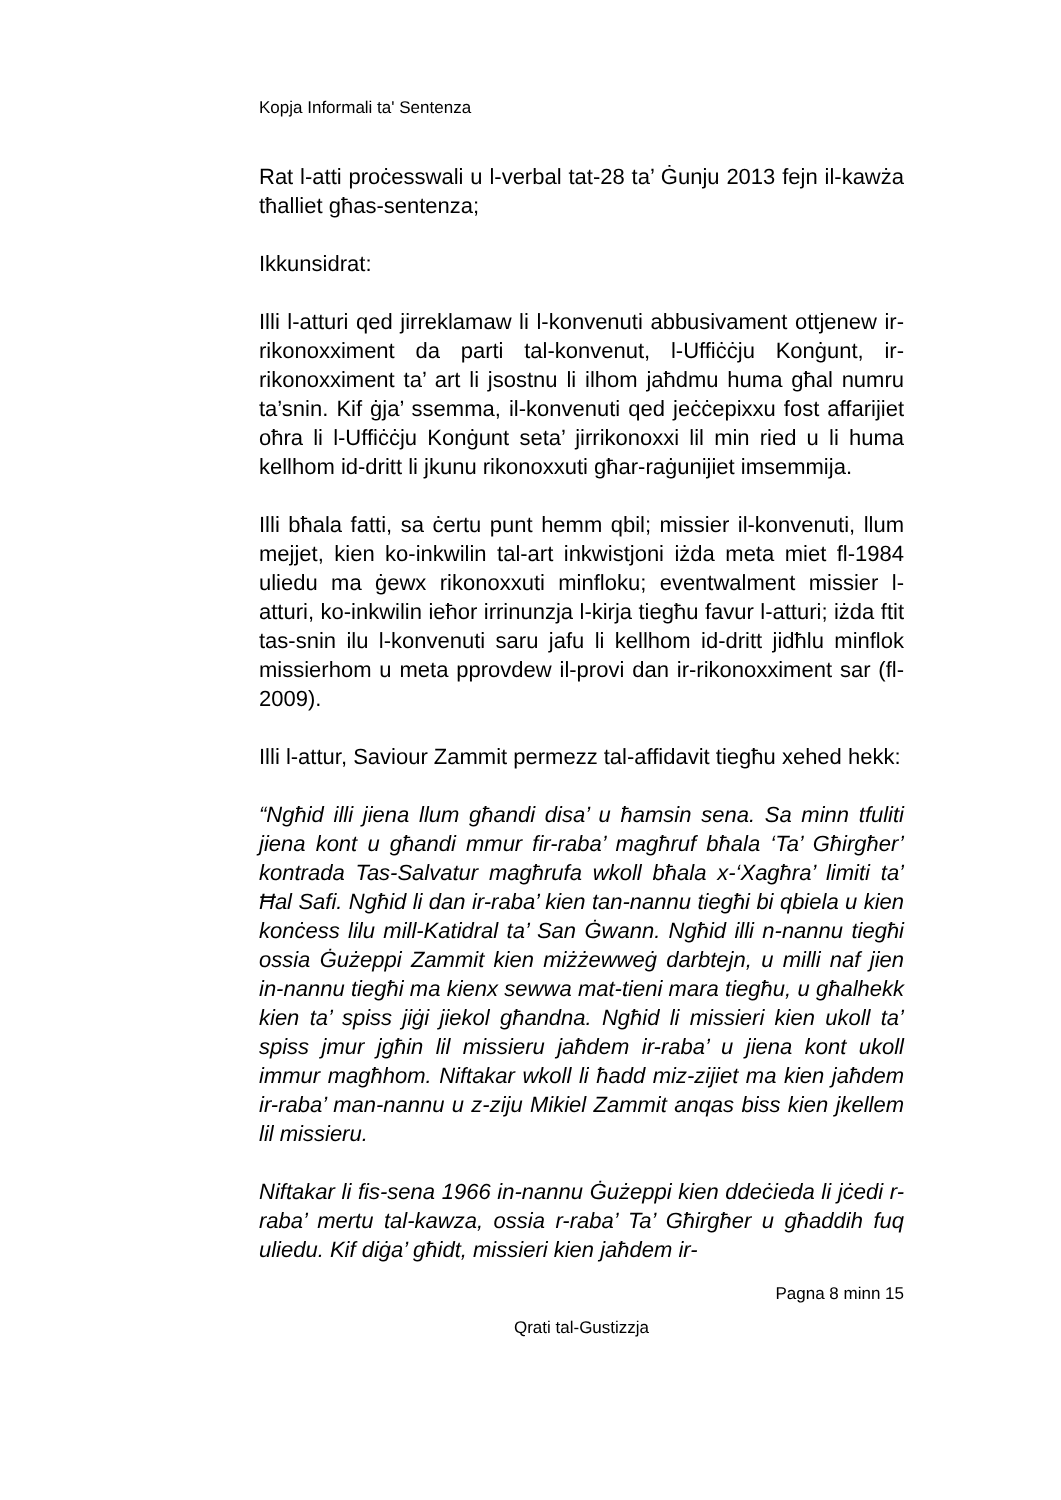Kopja Informali ta' Sentenza
Rat l-atti proċesswali u l-verbal tat-28 ta’ Ġunju 2013 fejn il-kawża tħalliet għas-sentenza;
Ikkunsidrat:
Illi l-atturi qed jirreklamaw li l-konvenuti abbusivament ottjenew ir-rikonoxximent da parti tal-konvenut, l-Uffiċċju Konġunt, ir-rikonoxximent ta’ art li jsostnu li ilhom jaħdmu huma għal numru ta’snin. Kif ġja’ ssemma, il-konvenuti qed jeċċepixxu fost affarijiet oħra li l-Uffiċċju Konġunt seta’ jirrikonoxxi lil min ried u li huma kellhom id-dritt li jkunu rikonoxxuti għar-raġunijiet imsemmija.
Illi bħala fatti, sa ċertu punt hemm qbil; missier il-konvenuti, llum mejjet, kien ko-inkwilin tal-art inkwistjoni iżda meta miet fl-1984 uliedu ma ġewx rikonoxxuti minfloku; eventwalment missier l-atturi, ko-inkwilin ieħor irrinunzja l-kirja tiegħu favur l-atturi; iżda ftit tas-snin ilu l-konvenuti saru jafu li kellhom id-dritt jidħlu minflok missierhom u meta pprovdew il-provi dan ir-rikonoxximent sar (fl-2009).
Illi l-attur, Saviour Zammit permezz tal-affidavit tiegħu xehed hekk:
“Ngħid illi jiena llum għandi disa’ u ħamsin sena. Sa minn tfuliti jiena kont u għandi mmur fir-raba’ magħruf bħala ‘Ta’ Għirgħer’ kontrada Tas-Salvatur magħrufa wkoll bħala x-‘Xagħra’ limiti ta’ Ħal Safi. Ngħid li dan ir-raba’ kien tan-nannu tiegħi bi qbiela u kien konċess lilu mill-Katidral ta’ San Ġwann. Ngħid illi n-nannu tiegħi ossia Ġużeppi Zammit kien miżżewweġ darbtejn, u milli naf jien in-nannu tiegħi ma kienx sewwa mat-tieni mara tiegħu, u għalhekk kien ta’ spiss jiġi jiekol għandna. Ngħid li missieri kien ukoll ta’ spiss jmur jgħin lil missieru jaħdem ir-raba’ u jiena kont ukoll immur magħhom. Niftakar wkoll li ħadd miz-zijiet ma kien jaħdem ir-raba’ man-nannu u z-ziju Mikiel Zammit anqas biss kien jkellem lil missieru.
Niftakar li fis-sena 1966 in-nannu Ġużeppi kien ddeċieda li jċedi r-raba’ mertu tal-kawza, ossia r-raba’ Ta’ Għirgħer u għaddih fuq uliedu. Kif diġa’ għidt, missieri kien jaħdem ir-
Pagna 8 minn 15
Qrati tal-Gustizzja